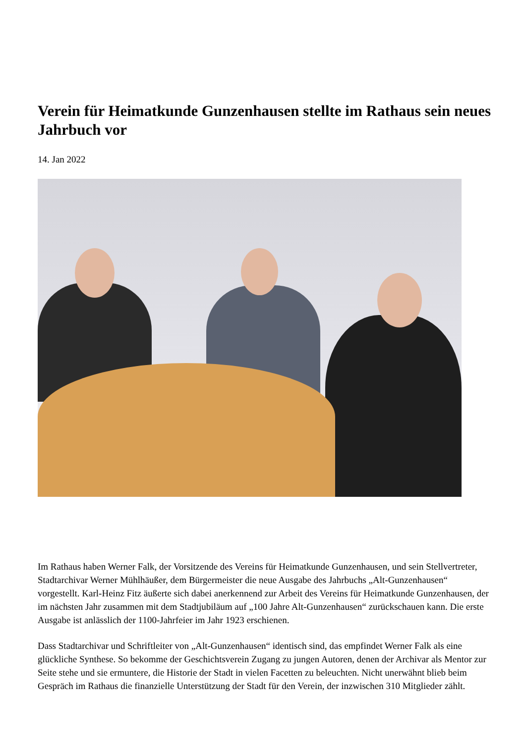Verein für Heimatkunde Gunzenhausen stellte im Rathaus sein neues Jahrbuch vor
14. Jan 2022
Im Rathaus haben Werner Falk, der Vorsitzende des Vereins für Heimatkunde Gunzenhausen, und sein Stellvertreter, Stadtarchivar Werner Mühlhäußer, dem Bürgermeister die neue Ausgabe des Jahrbuchs „Alt-Gunzenhausen“ vorgestellt. Karl-Heinz Fitz äußerte sich dabei anerkennend zur Arbeit des Vereins für Heimatkunde Gunzenhausen, der im nächsten Jahr zusammen mit dem Stadtjubiläum auf „100 Jahre Alt-Gunzenhausen“ zurückschauen kann. Die erste Ausgabe ist anlässlich der 1100-Jahrfeier im Jahr 1923 erschienen.
Dass Stadtarchivar und Schriftleiter von „Alt-Gunzenhausen“ identisch sind, das empfindet Werner Falk als eine glückliche Synthese. So bekomme der Geschichtsverein Zugang zu jungen Autoren, denen der Archivar als Mentor zur Seite stehe und sie ermuntere, die Historie der Stadt in vielen Facetten zu beleuchten. Nicht unerwähnt blieb beim Gespräch im Rathaus die finanzielle Unterstützung der Stadt für den Verein, der inzwischen 310 Mitglieder zählt.